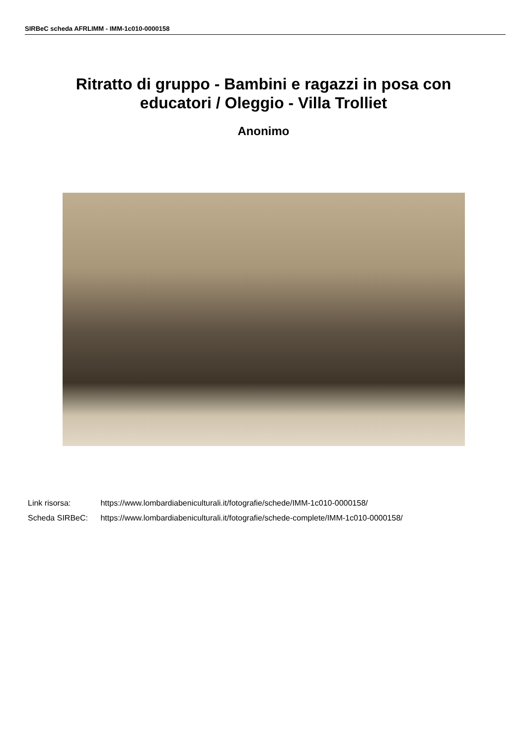SIRBeC scheda AFRLIMM - IMM-1c010-0000158
Ritratto di gruppo - Bambini e ragazzi in posa con educatori / Oleggio - Villa Trolliet
Anonimo
Link risorsa: https://www.lombardiabeniculturali.it/fotografie/schede/IMM-1c010-0000158/
Scheda SIRBeC: https://www.lombardiabeniculturali.it/fotografie/schede-complete/IMM-1c010-0000158/